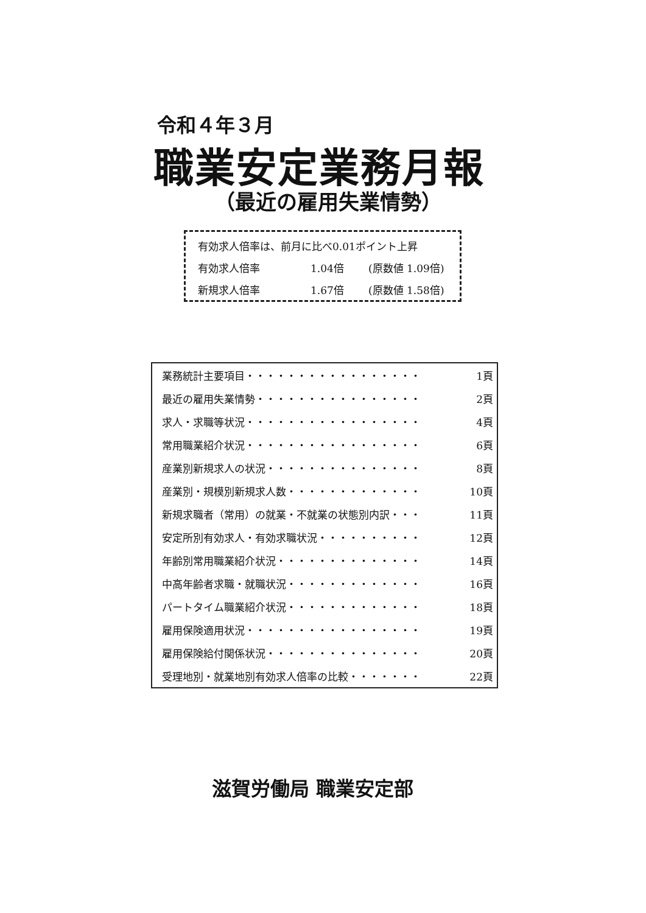令和４年３月
職業安定業務月報
（最近の雇用失業情勢）
有効求人倍率は、前月に比べ0.01ポイント上昇
有効求人倍率 1.04倍 (原数値 1.09倍)
新規求人倍率 1.67倍 (原数値 1.58倍)
| 業務統計主要項目・・・・・・・・・・・・・・・・・ | 1頁 |
| 最近の雇用失業情勢・・・・・・・・・・・・・・・・ | 2頁 |
| 求人・求職等状況・・・・・・・・・・・・・・・・・ | 4頁 |
| 常用職業紹介状況・・・・・・・・・・・・・・・・・ | 6頁 |
| 産業別新規求人の状況・・・・・・・・・・・・・・・ | 8頁 |
| 産業別・規模別新規求人数・・・・・・・・・・・・・ | 10頁 |
| 新規求職者（常用）の就業・不就業の状態別内訳・・・ | 11頁 |
| 安定所別有効求人・有効求職状況・・・・・・・・・・ | 12頁 |
| 年齢別常用職業紹介状況・・・・・・・・・・・・・・ | 14頁 |
| 中高年齢者求職・就職状況・・・・・・・・・・・・・ | 16頁 |
| パートタイム職業紹介状況・・・・・・・・・・・・・ | 18頁 |
| 雇用保険適用状況・・・・・・・・・・・・・・・・・ | 19頁 |
| 雇用保険給付関係状況・・・・・・・・・・・・・・・ | 20頁 |
| 受理地別・就業地別有効求人倍率の比較・・・・・・・ | 22頁 |
滋賀労働局 職業安定部